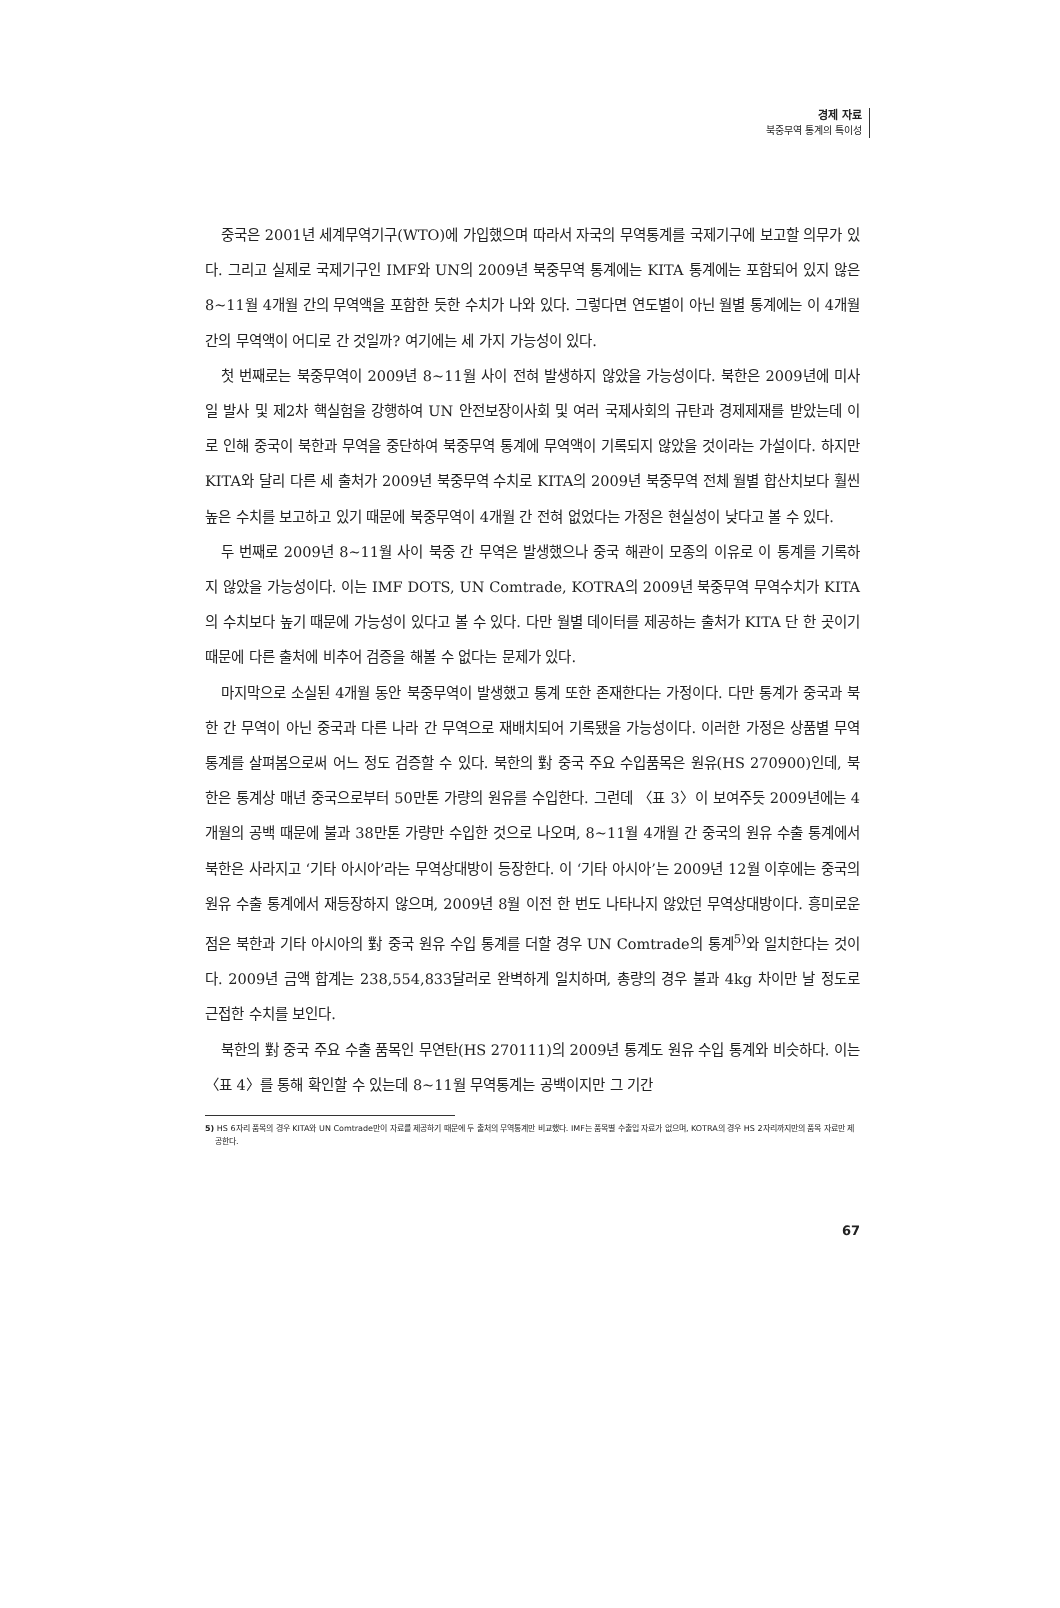경제 자료
북중무역 통계의 특이성
중국은 2001년 세계무역기구(WTO)에 가입했으며 따라서 자국의 무역통계를 국제기구에 보고할 의무가 있다. 그리고 실제로 국제기구인 IMF와 UN의 2009년 북중무역 통계에는 KITA 통계에는 포함되어 있지 않은 8~11월 4개월 간의 무역액을 포함한 듯한 수치가 나와 있다. 그렇다면 연도별이 아닌 월별 통계에는 이 4개월 간의 무역액이 어디로 간 것일까? 여기에는 세 가지 가능성이 있다.
첫 번째로는 북중무역이 2009년 8~11월 사이 전혀 발생하지 않았을 가능성이다. 북한은 2009년에 미사일 발사 및 제2차 핵실험을 강행하여 UN 안전보장이사회 및 여러 국제사회의 규탄과 경제제재를 받았는데 이로 인해 중국이 북한과 무역을 중단하여 북중무역 통계에 무역액이 기록되지 않았을 것이라는 가설이다. 하지만 KITA와 달리 다른 세 출처가 2009년 북중무역 수치로 KITA의 2009년 북중무역 전체 월별 합산치보다 훨씬 높은 수치를 보고하고 있기 때문에 북중무역이 4개월 간 전혀 없었다는 가정은 현실성이 낮다고 볼 수 있다.
두 번째로 2009년 8~11월 사이 북중 간 무역은 발생했으나 중국 해관이 모종의 이유로 이 통계를 기록하지 않았을 가능성이다. 이는 IMF DOTS, UN Comtrade, KOTRA의 2009년 북중무역 무역수치가 KITA의 수치보다 높기 때문에 가능성이 있다고 볼 수 있다. 다만 월별 데이터를 제공하는 출처가 KITA 단 한 곳이기 때문에 다른 출처에 비추어 검증을 해볼 수 없다는 문제가 있다.
마지막으로 소실된 4개월 동안 북중무역이 발생했고 통계 또한 존재한다는 가정이다. 다만 통계가 중국과 북한 간 무역이 아닌 중국과 다른 나라 간 무역으로 재배치되어 기록됐을 가능성이다. 이러한 가정은 상품별 무역통계를 살펴봄으로써 어느 정도 검증할 수 있다. 북한의 對 중국 주요 수입품목은 원유(HS 270900)인데, 북한은 통계상 매년 중국으로부터 50만톤 가량의 원유를 수입한다. 그런데 〈표 3〉이 보여주듯 2009년에는 4개월의 공백 때문에 불과 38만톤 가량만 수입한 것으로 나오며, 8~11월 4개월 간 중국의 원유 수출 통계에서 북한은 사라지고 ‘기타 아시아’라는 무역상대방이 등장한다. 이 ‘기타 아시아’는 2009년 12월 이후에는 중국의 원유 수출 통계에서 재등장하지 않으며, 2009년 8월 이전 한 번도 나타나지 않았던 무역상대방이다. 흥미로운 점은 북한과 기타 아시아의 對 중국 원유 수입 통계를 더할 경우 UN Comtrade의 통계<sup>5)</sup>와 일치한다는 것이다. 2009년 금액 합계는 238,554,833달러로 완벽하게 일치하며, 총량의 경우 불과 4kg 차이만 날 정도로 근접한 수치를 보인다.
북한의 對 중국 주요 수출 품목인 무연탄(HS 270111)의 2009년 통계도 원유 수입 통계와 비슷하다. 이는 〈표 4〉를 통해 확인할 수 있는데 8~11월 무역통계는 공백이지만 그 기간
5) HS 6자리 품목의 경우 KITA와 UN Comtrade만이 자료를 제공하기 때문에 두 출처의 무역통계만 비교했다. IMF는 품목별 수출입 자료가 없으며, KOTRA의 경우 HS 2자리까지만의 품목 자료만 제공한다.
67